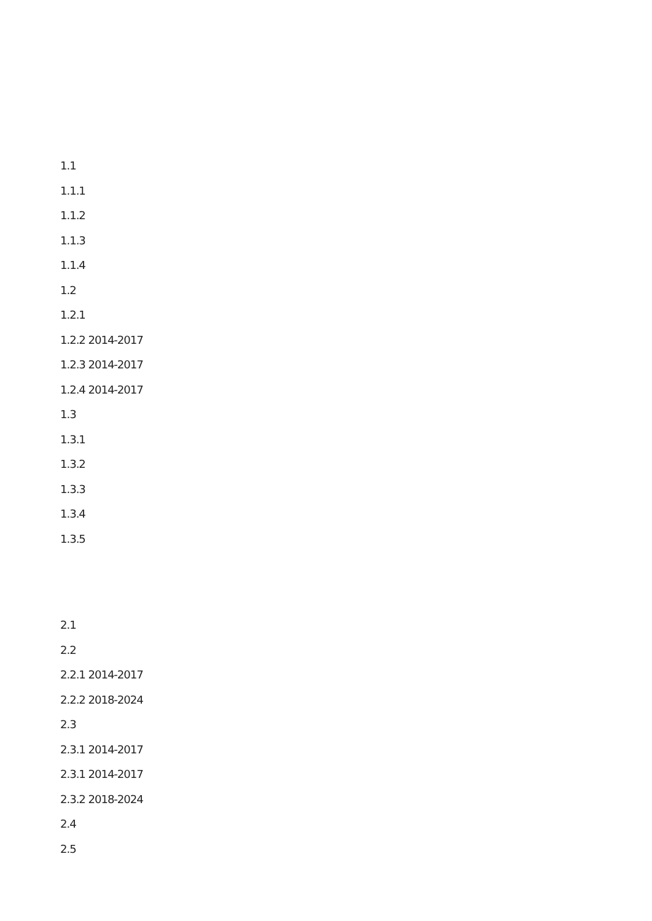1.1
1.1.1
1.1.2
1.1.3
1.1.4
1.2
1.2.1
1.2.2 2014-2017
1.2.3 2014-2017
1.2.4 2014-2017
1.3
1.3.1
1.3.2
1.3.3
1.3.4
1.3.5
2.1
2.2
2.2.1 2014-2017
2.2.2 2018-2024
2.3
2.3.1 2014-2017
2.3.1 2014-2017
2.3.2 2018-2024
2.4
2.5